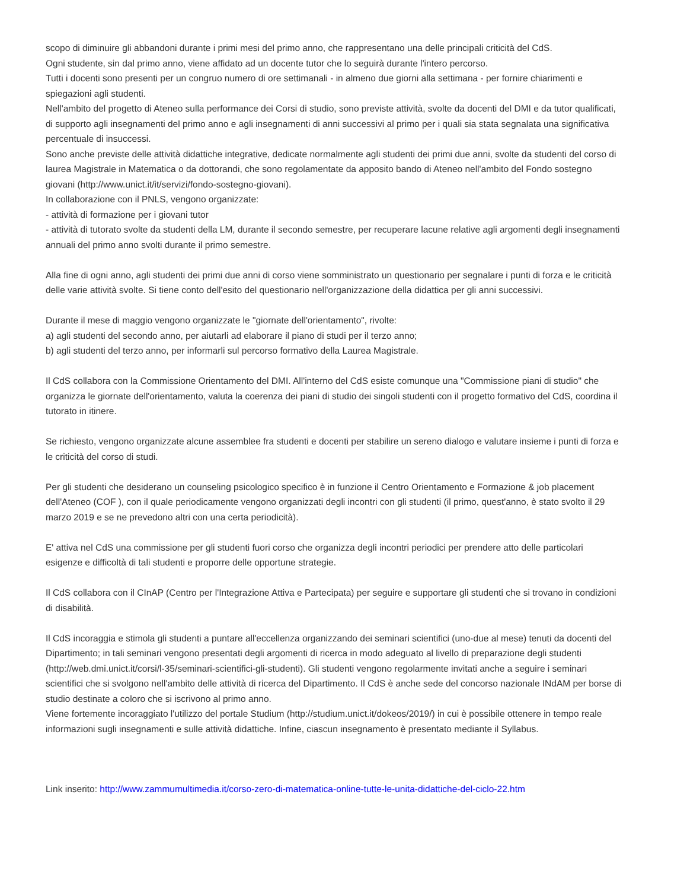scopo di diminuire gli abbandoni durante i primi mesi del primo anno, che rappresentano una delle principali criticità del CdS.
Ogni studente, sin dal primo anno, viene affidato ad un docente tutor che lo seguirà durante l'intero percorso.
Tutti i docenti sono presenti per un congruo numero di ore settimanali - in almeno due giorni alla settimana - per fornire chiarimenti e spiegazioni agli studenti.
Nell'ambito del progetto di Ateneo sulla performance dei Corsi di studio, sono previste attività, svolte da docenti del DMI e da tutor qualificati, di supporto agli insegnamenti del primo anno e agli insegnamenti di anni successivi al primo per i quali sia stata segnalata una significativa percentuale di insuccessi.
Sono anche previste delle attività didattiche integrative, dedicate normalmente agli studenti dei primi due anni, svolte da studenti del corso di laurea Magistrale in Matematica o da dottorandi, che sono regolamentate da apposito bando di Ateneo nell'ambito del Fondo sostegno giovani (http://www.unict.it/it/servizi/fondo-sostegno-giovani).
In collaborazione con il PNLS, vengono organizzate:
- attività di formazione per i giovani tutor
- attività di tutorato svolte da studenti della LM, durante il secondo semestre, per recuperare lacune relative agli argomenti degli insegnamenti annuali del primo anno svolti durante il primo semestre.
Alla fine di ogni anno, agli studenti dei primi due anni di corso viene somministrato un questionario per segnalare i punti di forza e le criticità delle varie attività svolte. Si tiene conto dell'esito del questionario nell'organizzazione della didattica per gli anni successivi.
Durante il mese di maggio vengono organizzate le "giornate dell'orientamento", rivolte:
a) agli studenti del secondo anno, per aiutarli ad elaborare il piano di studi per il terzo anno;
b) agli studenti del terzo anno, per informarli sul percorso formativo della Laurea Magistrale.
Il CdS collabora con la Commissione Orientamento del DMI. All'interno del CdS esiste comunque una "Commissione piani di studio" che organizza le giornate dell'orientamento, valuta la coerenza dei piani di studio dei singoli studenti con il progetto formativo del CdS, coordina il tutorato in itinere.
Se richiesto, vengono organizzate alcune assemblee fra studenti e docenti per stabilire un sereno dialogo e valutare insieme i punti di forza e le criticità del corso di studi.
Per gli studenti che desiderano un counseling psicologico specifico è in funzione il Centro Orientamento e Formazione & job placement dell'Ateneo (COF ), con il quale periodicamente vengono organizzati degli incontri con gli studenti (il primo, quest'anno, è stato svolto il 29 marzo 2019 e se ne prevedono altri con una certa periodicità).
E' attiva nel CdS una commissione per gli studenti fuori corso che organizza degli incontri periodici per prendere atto delle particolari esigenze e difficoltà di tali studenti e proporre delle opportune strategie.
Il CdS collabora con il CInAP (Centro per l'Integrazione Attiva e Partecipata) per seguire e supportare gli studenti che si trovano in condizioni di disabilità.
Il CdS incoraggia e stimola gli studenti a puntare all'eccellenza organizzando dei seminari scientifici (uno-due al mese) tenuti da docenti del Dipartimento; in tali seminari vengono presentati degli argomenti di ricerca in modo adeguato al livello di preparazione degli studenti (http://web.dmi.unict.it/corsi/l-35/seminari-scientifici-gli-studenti). Gli studenti vengono regolarmente invitati anche a seguire i seminari scientifici che si svolgono nell'ambito delle attività di ricerca del Dipartimento. Il CdS è anche sede del concorso nazionale INdAM per borse di studio destinate a coloro che si iscrivono al primo anno.
Viene fortemente incoraggiato l'utilizzo del portale Studium (http://studium.unict.it/dokeos/2019/) in cui è possibile ottenere in tempo reale informazioni sugli insegnamenti e sulle attività didattiche. Infine, ciascun insegnamento è presentato mediante il Syllabus.
Link inserito: http://www.zammumultimedia.it/corso-zero-di-matematica-online-tutte-le-unita-didattiche-del-ciclo-22.htm